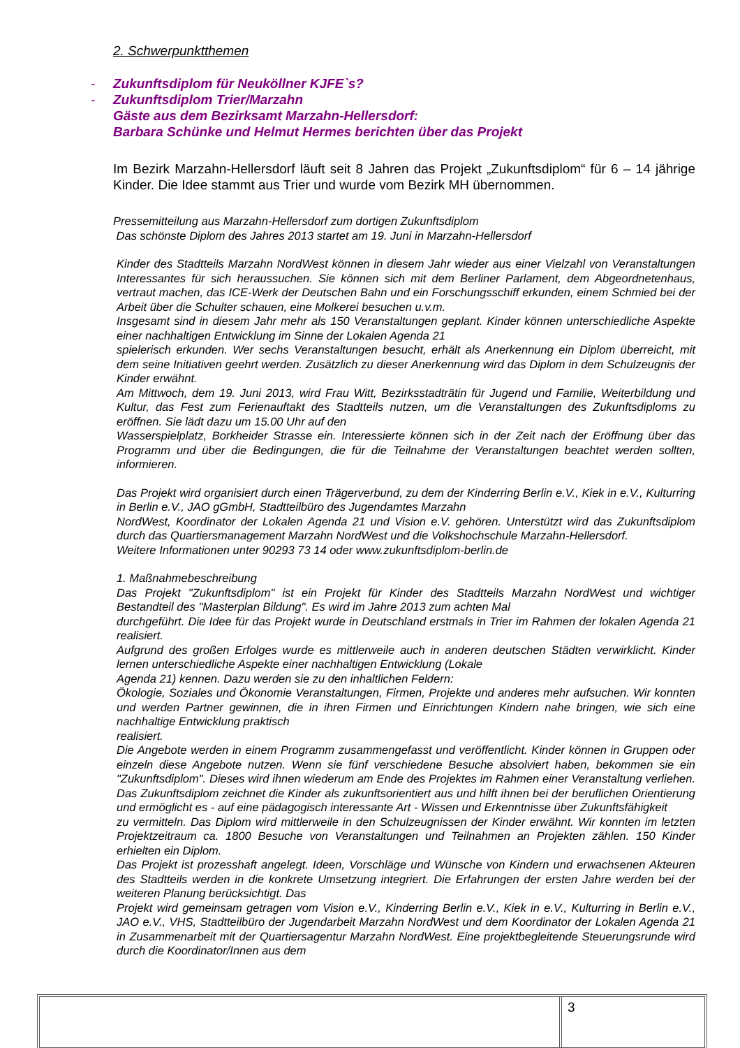2. Schwerpunktthemen
- Zukunftsdiplom für Neuköllner KJFE`s?
- Zukunftsdiplom Trier/Marzahn
Gäste aus dem Bezirksamt Marzahn-Hellersdorf:
Barbara Schünke und Helmut Hermes berichten über das Projekt
Im Bezirk Marzahn-Hellersdorf läuft seit 8 Jahren das Projekt „Zukunftsdiplom“ für 6 – 14 jährige Kinder. Die Idee stammt aus Trier und wurde vom Bezirk MH übernommen.
Pressemitteilung aus Marzahn-Hellersdorf zum dortigen Zukunftsdiplom
Das schönste Diplom des Jahres 2013 startet am 19. Juni in Marzahn-Hellersdorf
Kinder des Stadtteils Marzahn NordWest können in diesem Jahr wieder aus einer Vielzahl von Veranstaltungen Interessantes für sich heraussuchen. Sie können sich mit dem Berliner Parlament, dem Abgeordnetenhaus, vertraut machen, das ICE-Werk der Deutschen Bahn und ein Forschungsschiff erkunden, einem Schmied bei der Arbeit über die Schulter schauen, eine Molkerei besuchen u.v.m.
Insgesamt sind in diesem Jahr mehr als 150 Veranstaltungen geplant. Kinder können unterschiedliche Aspekte einer nachhaltigen Entwicklung im Sinne der Lokalen Agenda 21
spielerisch erkunden. Wer sechs Veranstaltungen besucht, erhält als Anerkennung ein Diplom überreicht, mit dem seine Initiativen geehrt werden. Zusätzlich zu dieser Anerkennung wird das Diplom in dem Schulzeugnis der Kinder erwähnt.
Am Mittwoch, dem 19. Juni 2013, wird Frau Witt, Bezirksstadträtin für Jugend und Familie, Weiterbildung und Kultur, das Fest zum Ferienauftakt des Stadtteils nutzen, um die Veranstaltungen des Zukunftsdiploms zu eröffnen. Sie lädt dazu um 15.00 Uhr auf den
Wasserspielplatz, Borkheider Strasse ein. Interessierte können sich in der Zeit nach der Eröffnung über das Programm und über die Bedingungen, die für die Teilnahme der Veranstaltungen beachtet werden sollten, informieren.
Das Projekt wird organisiert durch einen Trägerverbund, zu dem der Kinderring Berlin e.V., Kiek in e.V., Kulturring in Berlin e.V., JAO gGmbH, Stadtteilbüro des Jugendamtes Marzahn
NordWest, Koordinator der Lokalen Agenda 21 und Vision e.V. gehören. Unterstützt wird das Zukunftsdiplom durch das Quartiersmanagement Marzahn NordWest und die Volkshochschule Marzahn-Hellersdorf.
Weitere Informationen unter 90293 73 14 oder www.zukunftsdiplom-berlin.de
1. Maßnahmebeschreibung
Das Projekt "Zukunftsdiplom" ist ein Projekt für Kinder des Stadtteils Marzahn NordWest und wichtiger Bestandteil des "Masterplan Bildung". Es wird im Jahre 2013 zum achten Mal
durchgeführt. Die Idee für das Projekt wurde in Deutschland erstmals in Trier im Rahmen der lokalen Agenda 21 realisiert.
Aufgrund des großen Erfolges wurde es mittlerweile auch in anderen deutschen Städten verwirklicht. Kinder lernen unterschiedliche Aspekte einer nachhaltigen Entwicklung (Lokale
Agenda 21) kennen. Dazu werden sie zu den inhaltlichen Feldern:
Ökologie, Soziales und Ökonomie Veranstaltungen, Firmen, Projekte und anderes mehr aufsuchen. Wir konnten und werden Partner gewinnen, die in ihren Firmen und Einrichtungen Kindern nahe bringen, wie sich eine nachhaltige Entwicklung praktisch
realisiert.
Die Angebote werden in einem Programm zusammengefasst und veröffentlicht. Kinder können in Gruppen oder einzeln diese Angebote nutzen. Wenn sie fünf verschiedene Besuche absolviert haben, bekommen sie ein "Zukunftsdiplom". Dieses wird ihnen wiederum am Ende des Projektes im Rahmen einer Veranstaltung verliehen. Das Zukunftsdiplom zeichnet die Kinder als zukunftsorientiert aus und hilft ihnen bei der beruflichen Orientierung und ermöglicht es - auf eine pädagogisch interessante Art - Wissen und Erkenntnisse über Zukunftsfähigkeit
zu vermitteln. Das Diplom wird mittlerweile in den Schulzeugnissen der Kinder erwähnt. Wir konnten im letzten Projektzeitraum ca. 1800 Besuche von Veranstaltungen und Teilnahmen an Projekten zählen. 150 Kinder erhielten ein Diplom.
Das Projekt ist prozesshaft angelegt. Ideen, Vorschläge und Wünsche von Kindern und erwachsenen Akteuren des Stadtteils werden in die konkrete Umsetzung integriert. Die Erfahrungen der ersten Jahre werden bei der weiteren Planung berücksichtigt. Das
Projekt wird gemeinsam getragen vom Vision e.V., Kinderring Berlin e.V., Kiek in e.V., Kulturring in Berlin e.V., JAO e.V., VHS, Stadtteilbüro der Jugendarbeit Marzahn NordWest und dem Koordinator der Lokalen Agenda 21 in Zusammenarbeit mit der Quartiersagentur Marzahn NordWest. Eine projektbegleitende Steuerungsrunde wird durch die Koordinator/Innen aus dem
3